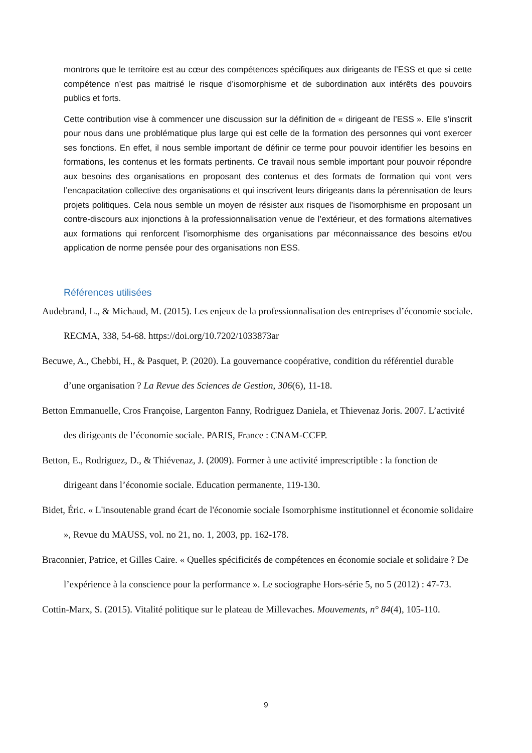montrons que le territoire est au cœur des compétences spécifiques aux dirigeants de l’ESS et que si cette compétence n’est pas maitrisé le risque d’isomorphisme et de subordination aux intérêts des pouvoirs publics et forts.
Cette contribution vise à commencer une discussion sur la définition de « dirigeant de l’ESS ». Elle s’inscrit pour nous dans une problématique plus large qui est celle de la formation des personnes qui vont exercer ses fonctions. En effet, il nous semble important de définir ce terme pour pouvoir identifier les besoins en formations, les contenus et les formats pertinents. Ce travail nous semble important pour pouvoir répondre aux besoins des organisations en proposant des contenus et des formats de formation qui vont vers l’encapacitation collective des organisations et qui inscrivent leurs dirigeants dans la pérennisation de leurs projets politiques. Cela nous semble un moyen de résister aux risques de l’isomorphisme en proposant un contre-discours aux injonctions à la professionnalisation venue de l’extérieur, et des formations alternatives aux formations qui renforcent l’isomorphisme des organisations par méconnaissance des besoins et/ou application de norme pensée pour des organisations non ESS.
Références utilisées
Audebrand, L., & Michaud, M. (2015). Les enjeux de la professionnalisation des entreprises d’économie sociale. RECMA, 338, 54-68. https://doi.org/10.7202/1033873ar
Becuwe, A., Chebbi, H., & Pasquet, P. (2020). La gouvernance coopérative, condition du référentiel durable d’une organisation ? La Revue des Sciences de Gestion, 306(6), 11-18.
Betton Emmanuelle, Cros Françoise, Largenton Fanny, Rodriguez Daniela, et Thievenaz Joris. 2007. L’activité des dirigeants de l’économie sociale. PARIS, France : CNAM-CCFP.
Betton, E., Rodriguez, D., & Thiévenaz, J. (2009). Former à une activité imprescriptible : la fonction de dirigeant dans l’économie sociale. Education permanente, 119-130.
Bidet, Éric. « L'insoutenable grand écart de l'économie sociale Isomorphisme institutionnel et économie solidaire », Revue du MAUSS, vol. no 21, no. 1, 2003, pp. 162-178.
Braconnier, Patrice, et Gilles Caire. « Quelles spécificités de compétences en économie sociale et solidaire ? De l’expérience à la conscience pour la performance ». Le sociographe Hors-série 5, no 5 (2012) : 47-73.
Cottin-Marx, S. (2015). Vitalité politique sur le plateau de Millevaches. Mouvements, n° 84(4), 105-110.
9